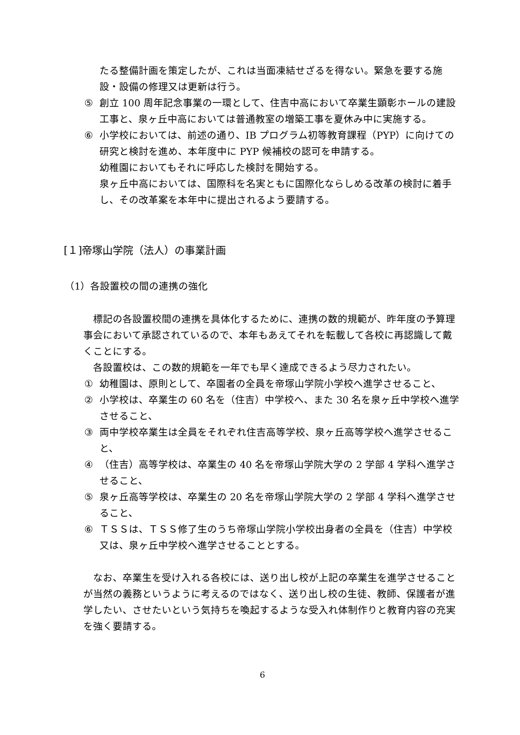たる整備計画を策定したが、これは当面凍結せざるを得ない。緊急を要する施設・設備の修理又は更新は行う。
⑤ 創立 100 周年記念事業の一環として、住吉中高において卒業生顕彰ホールの建設工事と、泉ヶ丘中高においては普通教室の増築工事を夏休み中に実施する。
⑥ 小学校においては、前述の通り、IB プログラム初等教育課程（PYP）に向けての研究と検討を進め、本年度中に PYP 候補校の認可を申請する。
幼稚園においてもそれに呼応した検討を開始する。
泉ヶ丘中高においては、国際科を名実ともに国際化ならしめる改革の検討に着手し、その改革案を本年中に提出されるよう要請する。
[１]帝塚山学院（法人）の事業計画
（1）各設置校の間の連携の強化
標記の各設置校間の連携を具体化するために、連携の数的規範が、昨年度の予算理事会において承認されているので、本年もあえてそれを転載して各校に再認識して戴くことにする。
各設置校は、この数的規範を一年でも早く達成できるよう尽力されたい。
① 幼稚園は、原則として、卒園者の全員を帝塚山学院小学校へ進学させること、
② 小学校は、卒業生の 60 名を（住吉）中学校へ、また 30 名を泉ヶ丘中学校へ進学させること、
③ 両中学校卒業生は全員をそれぞれ住吉高等学校、泉ヶ丘高等学校へ進学させること、
④ （住吉）高等学校は、卒業生の 40 名を帝塚山学院大学の 2 学部 4 学科へ進学させること、
⑤ 泉ヶ丘高等学校は、卒業生の 20 名を帝塚山学院大学の 2 学部 4 学科へ進学させること、
⑥ ＴＳＳは、ＴＳＳ修了生のうち帝塚山学院小学校出身者の全員を（住吉）中学校又は、泉ヶ丘中学校へ進学させることとする。
なお、卒業生を受け入れる各校には、送り出し校が上記の卒業生を進学させることが当然の義務というように考えるのではなく、送り出し校の生徒、教師、保護者が進学したい、させたいという気持ちを喚起するような受入れ体制作りと教育内容の充実を強く要請する。
6